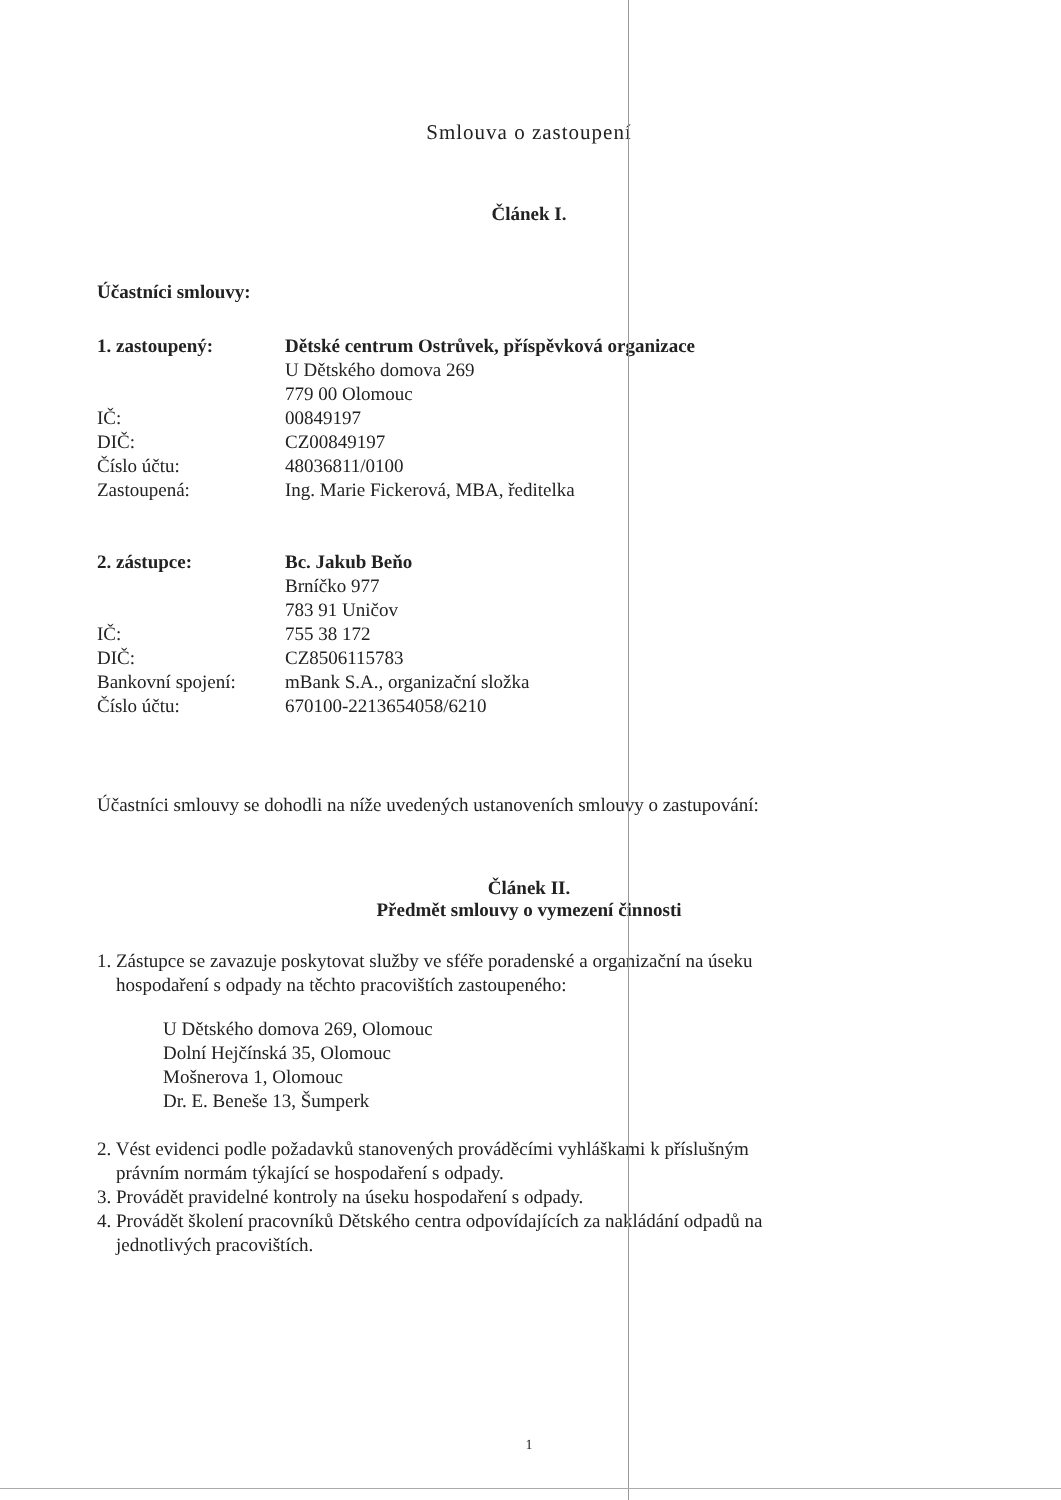Smlouva o zastoupení
Článek I.
Účastníci smlouvy:
1. zastoupený: Dětské centrum Ostrůvek, příspěvková organizace
U Dětského domova 269
779 00 Olomouc
IČ: 00849197
DIČ: CZ00849197
Číslo účtu: 48036811/0100
Zastoupená: Ing. Marie Fickerová, MBA, ředitelka
2. zástupce: Bc. Jakub Beňo
Brníčko 977
783 91 Uničov
IČ: 755 38 172
DIČ: CZ8506115783
Bankovní spojení:
mBank S.A., organizační složka
Číslo účtu: 670100-2213654058/6210
Účastníci smlouvy se dohodli na níže uvedených ustanoveních smlouvy o zastupování:
Článek II.
Předmět smlouvy o vymezení činnosti
1. Zástupce se zavazuje poskytovat služby ve sféře poradenské a organizační na úseku
hospodaření s odpady na těchto pracovištích zastoupeného:
U Dětského domova 269, Olomouc
Dolní Hejčínská 35, Olomouc
Mošnerova 1, Olomouc
Dr. E. Beneše 13, Šumperk
2. Vést evidenci podle požadavků stanovených prováděcími vyhláškami k příslušným
právním normám týkající se hospodaření s odpady.
3. Provádět pravidelné kontroly na úseku hospodaření s odpady.
4. Provádět školení pracovníků Dětského centra odpovídajících za nakládání odpadů na
jednotlivých pracovištích.
1